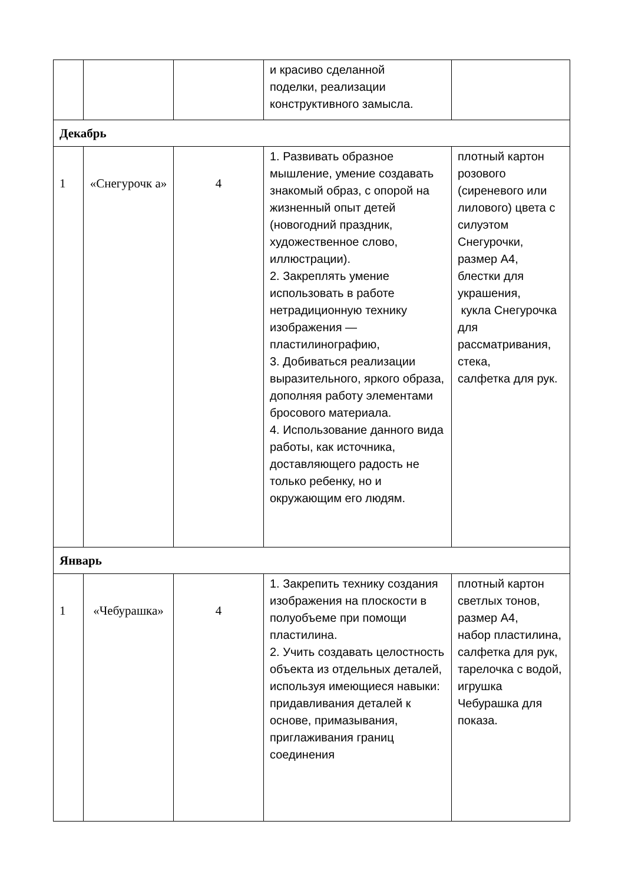| | | | и красиво сделанной поделки, реализации конструктивного замысла. | |
| Декабрь | | | | |
| 1 | «Снегурочк а» | 4 | 1. Развивать образное мышление, умение создавать знакомый образ, с опорой на жизненный опыт детей (новогодний праздник, художественное слово, иллюстрации). 2. Закреплять умение использовать в работе нетрадиционную технику изображения — пластилинографию, 3. Добиваться реализации выразительного, яркого образа, дополняя работу элементами бросового материала. 4. Использование данного вида работы, как источника, доставляющего радость не только ребенку, но и окружающим его людям. | плотный картон розового (сиреневого или лилового) цвета с силуэтом Снегурочки, размер А4, блестки для украшения, кукла Снегурочка для рассматривания, стека, салфетка для рук. |
| Январь | | | | |
| 1 | «Чебурашка» | 4 | 1. Закрепить технику создания изображения на плоскости в полуобъеме при помощи пластилина. 2. Учить создавать целостность объекта из отдельных деталей, используя имеющиеся навыки: придавливания деталей к основе, примазывания, приглаживания границ соединения | плотный картон светлых тонов, размер А4, набор пластилина, салфетка для рук, тарелочка с водой, игрушка Чебурашка для показа. |